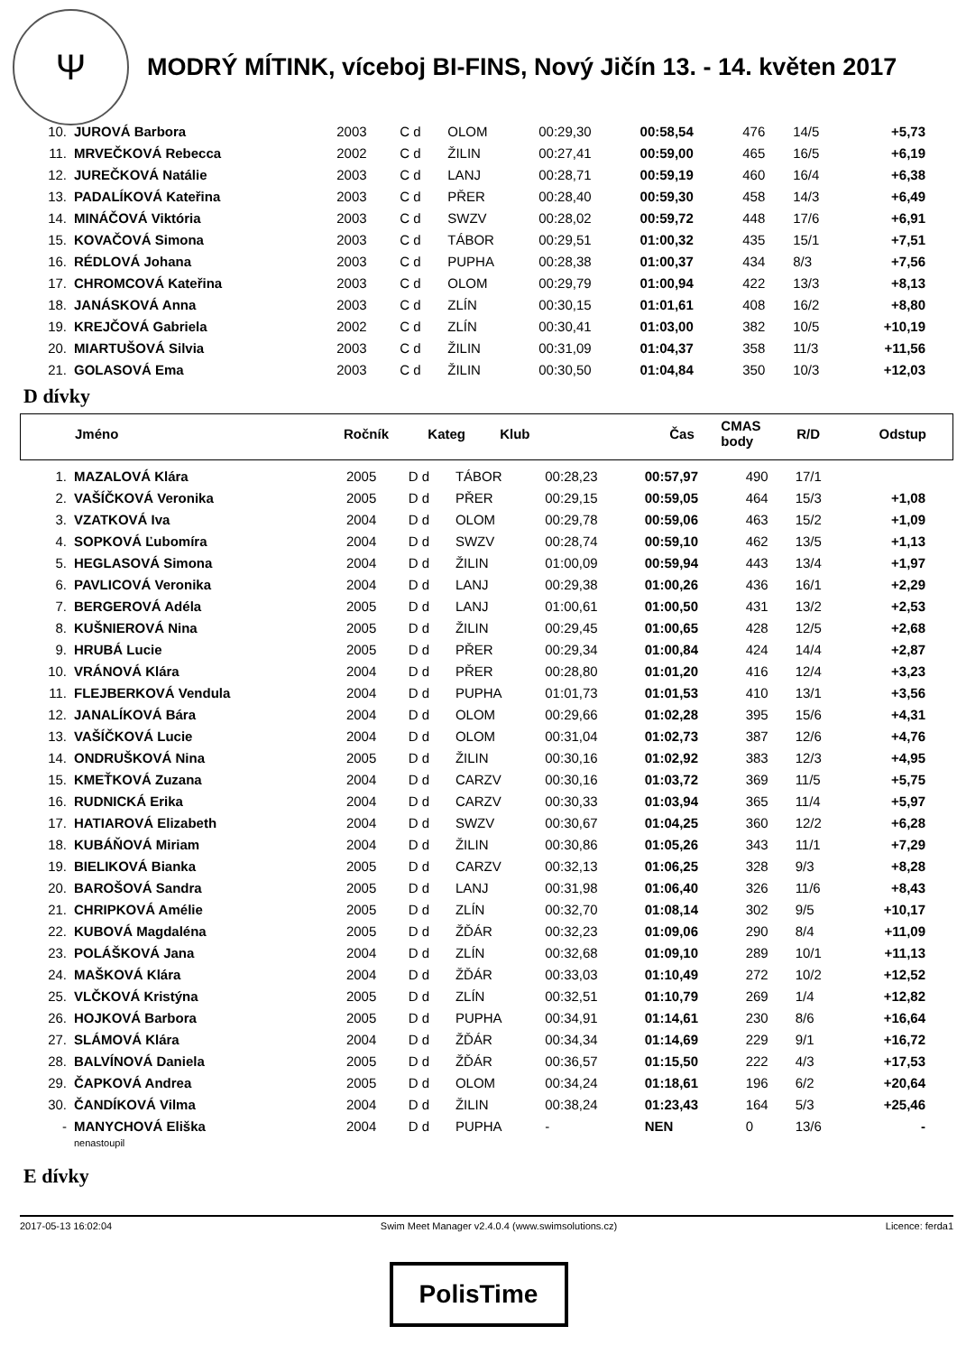Ψ
MODRÝ MÍTINK, víceboj BI-FINS, Nový Jičín 13. - 14. květen 2017
| 10. | JUROVÁ Barbora | 2003 | C d | OLOM | 00:29,30 | 00:58,54 | 476 | 14/5 | +5,73 |
| 11. | MRVEČKOVÁ Rebecca | 2002 | C d | ŽILIN | 00:27,41 | 00:59,00 | 465 | 16/5 | +6,19 |
| 12. | JUREČKOVÁ Natálie | 2003 | C d | LANJ | 00:28,71 | 00:59,19 | 460 | 16/4 | +6,38 |
| 13. | PADALÍKOVÁ Kateřina | 2003 | C d | PŘER | 00:28,40 | 00:59,30 | 458 | 14/3 | +6,49 |
| 14. | MINÁČOVÁ Viktória | 2003 | C d | SWZV | 00:28,02 | 00:59,72 | 448 | 17/6 | +6,91 |
| 15. | KOVAČOVÁ Simona | 2003 | C d | TÁBOR | 00:29,51 | 01:00,32 | 435 | 15/1 | +7,51 |
| 16. | RÉDLOVÁ Johana | 2003 | C d | PUPHA | 00:28,38 | 01:00,37 | 434 | 8/3 | +7,56 |
| 17. | CHROMCOVÁ Kateřina | 2003 | C d | OLOM | 00:29,79 | 01:00,94 | 422 | 13/3 | +8,13 |
| 18. | JANÁSKOVÁ Anna | 2003 | C d | ZLÍN | 00:30,15 | 01:01,61 | 408 | 16/2 | +8,80 |
| 19. | KREJČOVÁ Gabriela | 2002 | C d | ZLÍN | 00:30,41 | 01:03,00 | 382 | 10/5 | +10,19 |
| 20. | MIARTUŠOVÁ Silvia | 2003 | C d | ŽILIN | 00:31,09 | 01:04,37 | 358 | 11/3 | +11,56 |
| 21. | GOLASOVÁ Ema | 2003 | C d | ŽILIN | 00:30,50 | 01:04,84 | 350 | 10/3 | +12,03 |
D dívky
| | Jméno | Ročník | Kateg | Klub | Čas | CMAS body | R/D | Odstup |
| --- | --- | --- | --- | --- | --- | --- | --- | --- |
| 1. | MAZALOVÁ Klára | 2005 | D d | TÁBOR | 00:28,23 | 00:57,97 | 490 | 17/1 | |
| 2. | VAŠÍČKOVÁ Veronika | 2005 | D d | PŘER | 00:29,15 | 00:59,05 | 464 | 15/3 | +1,08 |
| 3. | VZATKOVÁ Iva | 2004 | D d | OLOM | 00:29,78 | 00:59,06 | 463 | 15/2 | +1,09 |
| 4. | SOPKOVÁ Ľubomíra | 2004 | D d | SWZV | 00:28,74 | 00:59,10 | 462 | 13/5 | +1,13 |
| 5. | HEGLASOVÁ Simona | 2004 | D d | ŽILIN | 01:00,09 | 00:59,94 | 443 | 13/4 | +1,97 |
| 6. | PAVLICOVÁ Veronika | 2004 | D d | LANJ | 00:29,38 | 01:00,26 | 436 | 16/1 | +2,29 |
| 7. | BERGEROVÁ Adéla | 2005 | D d | LANJ | 01:00,61 | 01:00,50 | 431 | 13/2 | +2,53 |
| 8. | KUŠNIEROVÁ Nina | 2005 | D d | ŽILIN | 00:29,45 | 01:00,65 | 428 | 12/5 | +2,68 |
| 9. | HRUBÁ Lucie | 2005 | D d | PŘER | 00:29,34 | 01:00,84 | 424 | 14/4 | +2,87 |
| 10. | VRÁNOVÁ Klára | 2004 | D d | PŘER | 00:28,80 | 01:01,20 | 416 | 12/4 | +3,23 |
| 11. | FLEJBERKOVÁ Vendula | 2004 | D d | PUPHA | 01:01,73 | 01:01,53 | 410 | 13/1 | +3,56 |
| 12. | JANALÍKOVÁ Bára | 2004 | D d | OLOM | 00:29,66 | 01:02,28 | 395 | 15/6 | +4,31 |
| 13. | VAŠÍČKOVÁ Lucie | 2004 | D d | OLOM | 00:31,04 | 01:02,73 | 387 | 12/6 | +4,76 |
| 14. | ONDRUŠKOVÁ Nina | 2005 | D d | ŽILIN | 00:30,16 | 01:02,92 | 383 | 12/3 | +4,95 |
| 15. | KMEŤKOVÁ Zuzana | 2004 | D d | CARZV | 00:30,16 | 01:03,72 | 369 | 11/5 | +5,75 |
| 16. | RUDNICKÁ Erika | 2004 | D d | CARZV | 00:30,33 | 01:03,94 | 365 | 11/4 | +5,97 |
| 17. | HATIAROVÁ Elizabeth | 2004 | D d | SWZV | 00:30,67 | 01:04,25 | 360 | 12/2 | +6,28 |
| 18. | KUBÁŇOVÁ Miriam | 2004 | D d | ŽILIN | 00:30,86 | 01:05,26 | 343 | 11/1 | +7,29 |
| 19. | BIELIKOVÁ Bianka | 2005 | D d | CARZV | 00:32,13 | 01:06,25 | 328 | 9/3 | +8,28 |
| 20. | BAROŠOVÁ Sandra | 2005 | D d | LANJ | 00:31,98 | 01:06,40 | 326 | 11/6 | +8,43 |
| 21. | CHRIPKOVÁ Amélie | 2005 | D d | ZLÍN | 00:32,70 | 01:08,14 | 302 | 9/5 | +10,17 |
| 22. | KUBOVÁ Magdaléna | 2005 | D d | ŽĎÁR | 00:32,23 | 01:09,06 | 290 | 8/4 | +11,09 |
| 23. | POLÁŠKOVÁ Jana | 2004 | D d | ZLÍN | 00:32,68 | 01:09,10 | 289 | 10/1 | +11,13 |
| 24. | MAŠKOVÁ Klára | 2004 | D d | ŽĎÁR | 00:33,03 | 01:10,49 | 272 | 10/2 | +12,52 |
| 25. | VLČKOVÁ Kristýna | 2005 | D d | ZLÍN | 00:32,51 | 01:10,79 | 269 | 1/4 | +12,82 |
| 26. | HOJKOVÁ Barbora | 2005 | D d | PUPHA | 00:34,91 | 01:14,61 | 230 | 8/6 | +16,64 |
| 27. | SLÁMOVÁ Klára | 2004 | D d | ŽĎÁR | 00:34,34 | 01:14,69 | 229 | 9/1 | +16,72 |
| 28. | BALVÍNOVÁ Daniela | 2005 | D d | ŽĎÁR | 00:36,57 | 01:15,50 | 222 | 4/3 | +17,53 |
| 29. | ČAPKOVÁ Andrea | 2005 | D d | OLOM | 00:34,24 | 01:18,61 | 196 | 6/2 | +20,64 |
| 30. | ČANDÍKOVÁ Vilma | 2004 | D d | ŽILIN | 00:38,24 | 01:23,43 | 164 | 5/3 | +25,46 |
| - | MANYCHOVÁ Eliška nenastoupil | 2004 | D d | PUPHA | - | NEN | 0 | 13/6 | - |
E dívky
2017-05-13 16:02:04 Swim Meet Manager v2.4.0.4 (www.swimsolutions.cz) Licence: ferda1
PolisTime